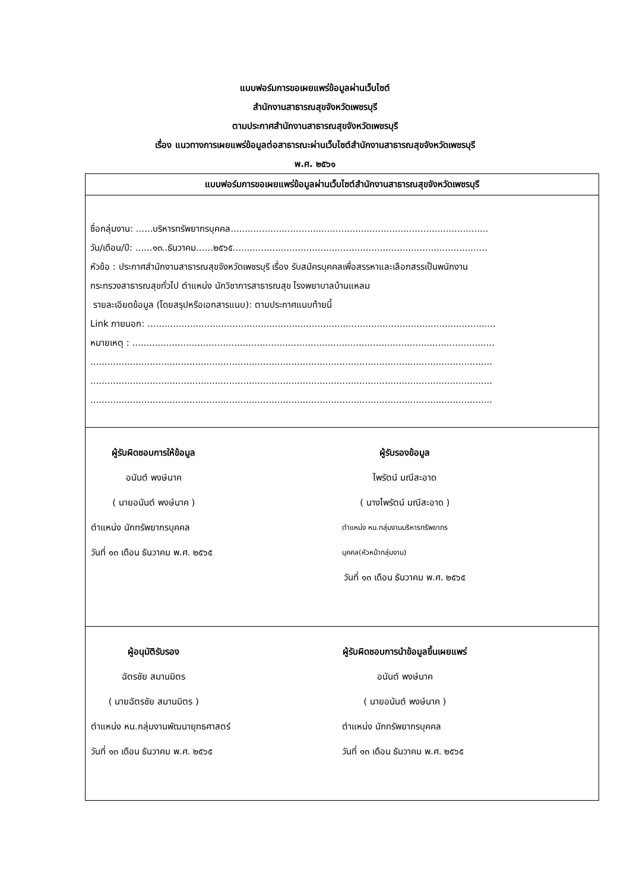แบบฟอร์มการขอเผยแพร่ข้อมูลผ่านเว็บไซต์
สำนักงานสาธารณสุขจังหวัดเพชรบุรี
ตามประกาศสำนักงานสาธารณสุขจังหวัดเพชรบุรี
เรื่อง แนวทางการเผยแพร่ข้อมูลต่อสาธารณะผ่านเว็บไซต์สำนักงานสาธารณสุขจังหวัดเพชรบุรี
พ.ศ. ๒๕๖๑
| แบบฟอร์มการขอเผยแพร่ข้อมูลผ่านเว็บไซต์สำนักงานสาธารณสุขจังหวัดเพชรบุรี |
| --- |
| ชื่อกลุ่มงาน: ......บริหารทรัพยากรบุคคล........................................................................................... วัน/เดือน/ปี: ......๑๓..ธันวาคม......๒๕๖๕.......................................................................................... หัวข้อ : ประกาศสำนักงานสาธารณสุขจังหวัดเพชรบุรี เรื่อง รับสมัครบุคคลเพื่อสรรหาและเลือกสรรเป็นพนักงาน กระทรวงสาธารณสุขทั่วไป ตำแหน่ง นักวิชาการสาธารณสุข โรงพยาบาลบ้านแหลม รายละเอียดข้อมูล (โดยสรุปหรือเอกสารแนบ): ตามประกาศแนบท้ายนี้ Link ภายนอก: ........................................................................................................................... หมายเหตุ : ................................................................................................................................ .............................................................................................................................................. .............................................................................................................................................. .............................................................................................................................................. |
| ผู้รับผิดชอบการให้ข้อมูล อนันต์ พงษ์นาค ( นายอนันต์ พงษ์นาค ) ตำแหน่ง นักทรัพยากรบุคคล วันที่ ๑๓ เดือน ธันวาคม พ.ศ. ๒๕๖๕ ผู้รับรองข้อมูล ไพรัตน์ มณีสะอาด ( นางไพรัตน์ มณีสะอาด ) ตำแหน่ง หน.กลุ่มงานบริหารทรัพยากรบุคคล(หัวหน้ากลุ่มงาน) วันที่ ๑๓ เดือน ธันวาคม พ.ศ. ๒๕๖๕ |
| ผู้อนุมัติรับรอง ฉัตรชัย สมานมิตร ( นายฉัตรชัย สมานมิตร ) ตำแหน่ง หน.กลุ่มงานพัฒนายุทธศาสตร์ วันที่ ๑๓ เดือน ธันวาคม พ.ศ. ๒๕๖๕ ผู้รับผิดชอบการนำข้อมูลขึ้นเผยแพร่ อนันต์ พงษ์นาค ( นายอนันต์ พงษ์นาค ) ตำแหน่ง นักทรัพยากรบุคคล วันที่ ๑๓ เดือน ธันวาคม พ.ศ. ๒๕๖๕ |